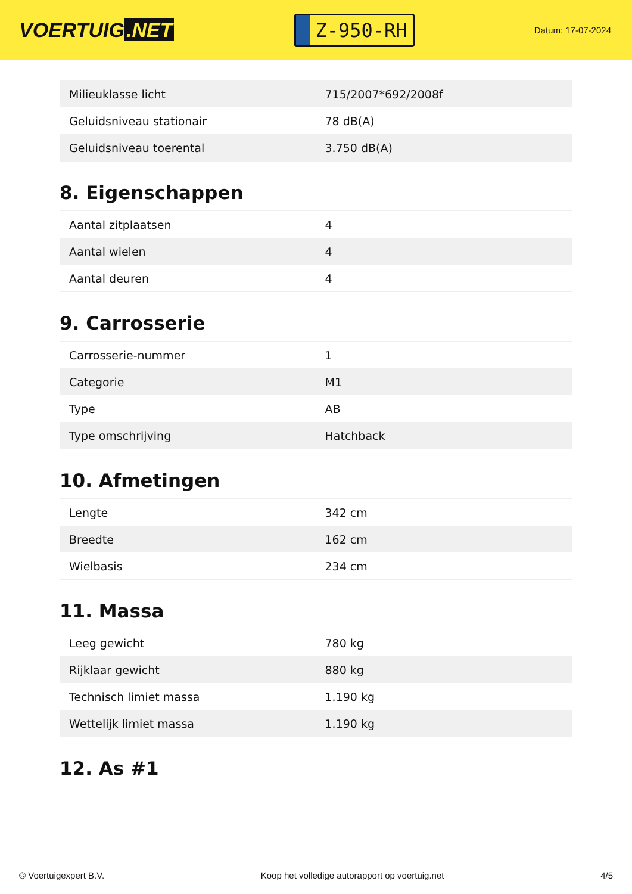VOERTUIG.NET
Z-950-RH
Datum: 17-07-2024
| Milieuklasse licht | 715/2007*692/2008f |
| Geluidsniveau stationair | 78 dB(A) |
| Geluidsniveau toerental | 3.750 dB(A) |
8. Eigenschappen
| Aantal zitplaatsen | 4 |
| Aantal wielen | 4 |
| Aantal deuren | 4 |
9. Carrosserie
| Carrosserie-nummer | 1 |
| Categorie | M1 |
| Type | AB |
| Type omschrijving | Hatchback |
10. Afmetingen
| Lengte | 342 cm |
| Breedte | 162 cm |
| Wielbasis | 234 cm |
11. Massa
| Leeg gewicht | 780 kg |
| Rijklaar gewicht | 880 kg |
| Technisch limiet massa | 1.190 kg |
| Wettelijk limiet massa | 1.190 kg |
12. As #1
© Voertuigexpert B.V. Koop het volledige autorapport op voertuig.net 4/5